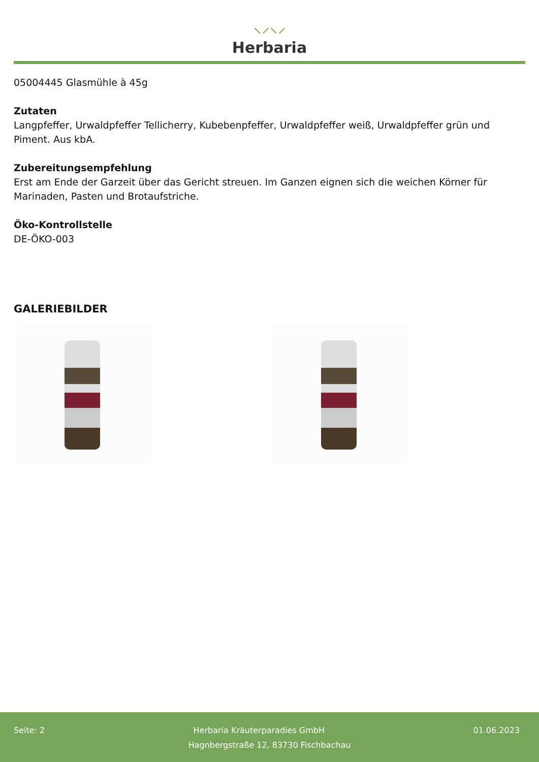⸜⸝⸜⸝
Herbaria
05004445 Glasmühle à 45g
Zutaten
Langpfeffer, Urwaldpfeffer Tellicherry, Kubebenpfeffer, Urwaldpfeffer weiß, Urwaldpfeffer grün und Piment. Aus kbA.
Zubereitungsempfehlung
Erst am Ende der Garzeit über das Gericht streuen. Im Ganzen eignen sich die weichen Körner für Marinaden, Pasten und Brotaufstriche.
Öko-Kontrollstelle
DE-ÖKO-003
GALERIEBILDER
Seite: 2 Herbaria Kräuterparadies GmbH 01.06.2023
Hagnbergstraße 12, 83730 Fischbachau